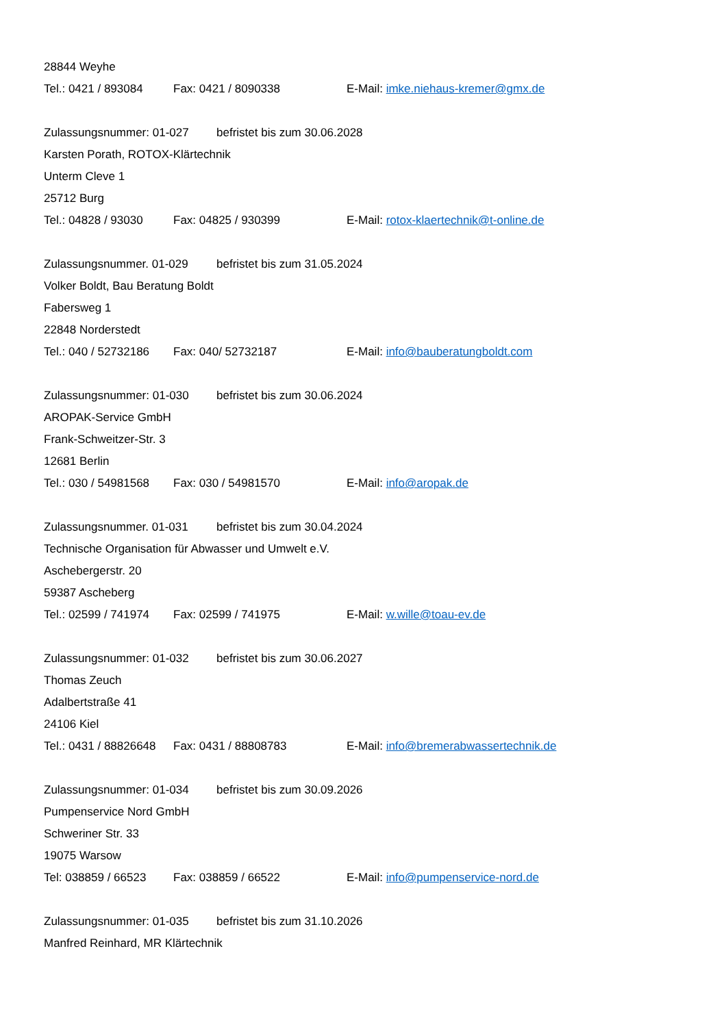28844 Weyhe
Tel.: 0421 / 893084 Fax: 0421 / 8090338 E-Mail: imke.niehaus-kremer@gmx.de
Zulassungsnummer: 01-027 befristet bis zum 30.06.2028
Karsten Porath, ROTOX-Klärtechnik
Unterm Cleve 1
25712 Burg
Tel.: 04828 / 93030 Fax: 04825 / 930399 E-Mail: rotox-klaertechnik@t-online.de
Zulassungsnummer. 01-029 befristet bis zum 31.05.2024
Volker Boldt, Bau Beratung Boldt
Fabersweg 1
22848 Norderstedt
Tel.: 040 / 52732186 Fax: 040/ 52732187 E-Mail: info@bauberatungboldt.com
Zulassungsnummer: 01-030 befristet bis zum 30.06.2024
AROPAK-Service GmbH
Frank-Schweitzer-Str. 3
12681 Berlin
Tel.: 030 / 54981568 Fax: 030 / 54981570 E-Mail: info@aropak.de
Zulassungsnummer. 01-031 befristet bis zum 30.04.2024
Technische Organisation für Abwasser und Umwelt e.V.
Aschebergerstr. 20
59387 Ascheberg
Tel.: 02599 / 741974 Fax: 02599 / 741975 E-Mail: w.wille@toau-ev.de
Zulassungsnummer: 01-032 befristet bis zum 30.06.2027
Thomas Zeuch
Adalbertstraße 41
24106 Kiel
Tel.: 0431 / 88826648 Fax: 0431 / 88808783 E-Mail: info@bremerabwassertechnik.de
Zulassungsnummer: 01-034 befristet bis zum 30.09.2026
Pumpenservice Nord GmbH
Schweriner Str. 33
19075 Warsow
Tel: 038859 / 66523 Fax: 038859 / 66522 E-Mail: info@pumpenservice-nord.de
Zulassungsnummer: 01-035 befristet bis zum 31.10.2026
Manfred Reinhard, MR Klärtechnik